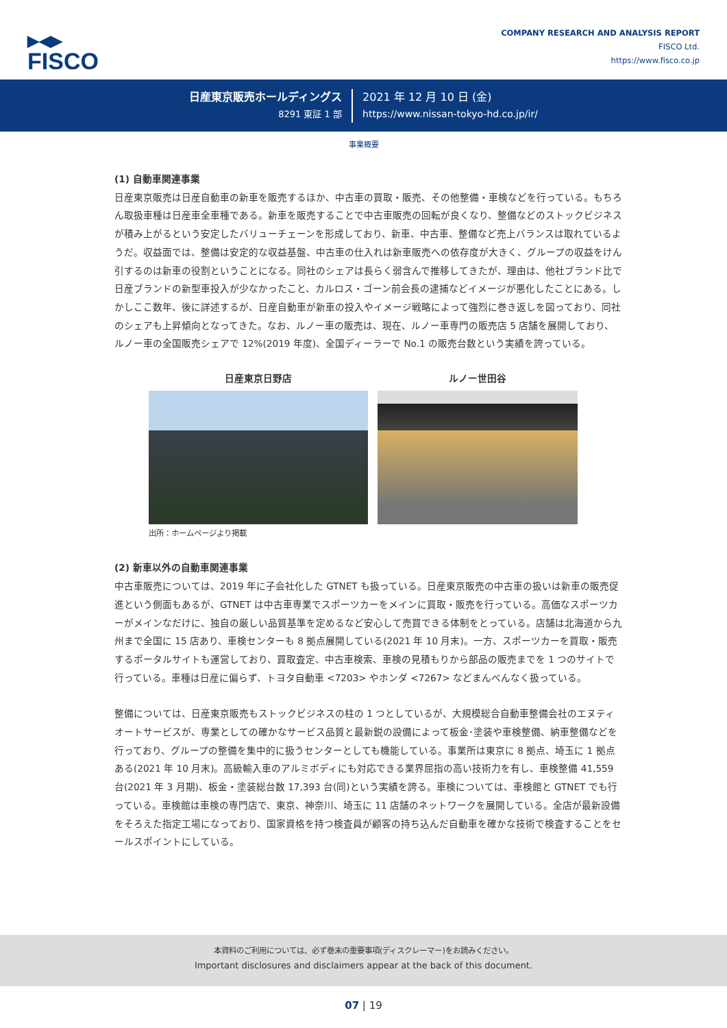▶◀▶
FISCO
COMPANY RESEARCH AND ANALYSIS REPORT
FISCO Ltd.
https://www.fisco.co.jp
日産東京販売ホールディングス
8291 東証 1 部
2021 年 12 月 10 日 (金)
https://www.nissan-tokyo-hd.co.jp/ir/
事業概要
(1) 自動車関連事業
日産東京販売は日産自動車の新車を販売するほか、中古車の買取・販売、その他整備・車検などを行っている。もちろん取扱車種は日産車全車種である。新車を販売することで中古車販売の回転が良くなり、整備などのストックビジネスが積み上がるという安定したバリューチェーンを形成しており、新車、中古車、整備など売上バランスは取れているようだ。収益面では、整備は安定的な収益基盤、中古車の仕入れは新車販売への依存度が大きく、グループの収益をけん引するのは新車の役割ということになる。同社のシェアは長らく弱含んで推移してきたが、理由は、他社ブランド比で日産ブランドの新型車投入が少なかったこと、カルロス・ゴーン前会長の逮捕などイメージが悪化したことにある。しかしここ数年、後に詳述するが、日産自動車が新車の投入やイメージ戦略によって強烈に巻き返しを図っており、同社のシェアも上昇傾向となってきた。なお、ルノー車の販売は、現在、ルノー車専門の販売店 5 店舗を展開しており、ルノー車の全国販売シェアで 12%(2019 年度)、全国ディーラーで No.1 の販売台数という実績を誇っている。
日産東京日野店
出所：ホームページより掲載
ルノー世田谷
(2) 新車以外の自動車関連事業
中古車販売については、2019 年に子会社化した GTNET も扱っている。日産東京販売の中古車の扱いは新車の販売促進という側面もあるが、GTNET は中古車専業でスポーツカーをメインに買取・販売を行っている。高価なスポーツカーがメインなだけに、独自の厳しい品質基準を定めるなど安心して売買できる体制をとっている。店舗は北海道から九州まで全国に 15 店あり、車検センターも 8 拠点展開している(2021 年 10 月末)。一方、スポーツカーを買取・販売するポータルサイトも運営しており、買取査定、中古車検索、車検の見積もりから部品の販売までを 1 つのサイトで行っている。車種は日産に偏らず、トヨタ自動車 <7203> やホンダ <7267> などまんべんなく扱っている。
整備については、日産東京販売もストックビジネスの柱の 1 つとしているが、大規模総合自動車整備会社のエヌティオートサービスが、専業としての確かなサービス品質と最新鋭の設備によって板金･塗装や車検整備、納車整備などを行っており、グループの整備を集中的に扱うセンターとしても機能している。事業所は東京に 8 拠点、埼玉に 1 拠点ある(2021 年 10 月末)。高級輸入車のアルミボディにも対応できる業界屈指の高い技術力を有し、車検整備 41,559 台(2021 年 3 月期)、板金・塗装総台数 17,393 台(同)という実績を誇る。車検については、車検館と GTNET でも行っている。車検館は車検の専門店で、東京、神奈川、埼玉に 11 店舗のネットワークを展開している。全店が最新設備をそろえた指定工場になっており、国家資格を持つ検査員が顧客の持ち込んだ自動車を確かな技術で検査することをセールスポイントにしている。
本資料のご利用については、必ず巻末の重要事項(ディスクレーマー)をお読みください。
Important disclosures and disclaimers appear at the back of this document.
07 | 19